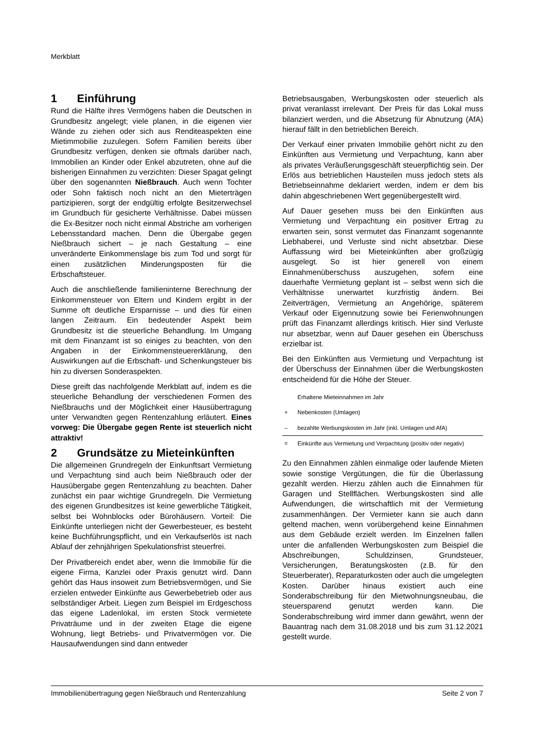Merkblatt
1 Einführung
Rund die Hälfte ihres Vermögens haben die Deutschen in Grundbesitz angelegt; viele planen, in die eigenen vier Wände zu ziehen oder sich aus Renditeaspekten eine Mietimmobilie zuzulegen. Sofern Familien bereits über Grundbesitz verfügen, denken sie oftmals darüber nach, Immobilien an Kinder oder Enkel abzutreten, ohne auf die bisherigen Einnahmen zu verzichten: Dieser Spagat gelingt über den sogenannten Nießbrauch. Auch wenn Tochter oder Sohn faktisch noch nicht an den Mieterträgen partizipieren, sorgt der endgültig erfolgte Besitzerwechsel im Grundbuch für gesicherte Verhältnisse. Dabei müssen die Ex-Besitzer noch nicht einmal Abstriche am vorherigen Lebensstandard machen. Denn die Übergabe gegen Nießbrauch sichert – je nach Gestaltung – eine unveränderte Einkommenslage bis zum Tod und sorgt für einen zusätzlichen Minderungsposten für die Erbschaftsteuer.
Auch die anschließende familieninterne Berechnung der Einkommensteuer von Eltern und Kindern ergibt in der Summe oft deutliche Ersparnisse – und dies für einen langen Zeitraum. Ein bedeutender Aspekt beim Grundbesitz ist die steuerliche Behandlung. Im Umgang mit dem Finanzamt ist so einiges zu beachten, von den Angaben in der Einkommensteuererklärung, den Auswirkungen auf die Erbschaft- und Schenkungsteuer bis hin zu diversen Sonderaspekten.
Diese greift das nachfolgende Merkblatt auf, indem es die steuerliche Behandlung der verschiedenen Formen des Nießbrauchs und der Möglichkeit einer Hausübertragung unter Verwandten gegen Rentenzahlung erläutert. Eines vorweg: Die Übergabe gegen Rente ist steuerlich nicht attraktiv!
2 Grundsätze zu Mieteinkünften
Die allgemeinen Grundregeln der Einkunftsart Vermietung und Verpachtung sind auch beim Nießbrauch oder der Hausübergabe gegen Rentenzahlung zu beachten. Daher zunächst ein paar wichtige Grundregeln. Die Vermietung des eigenen Grundbesitzes ist keine gewerbliche Tätigkeit, selbst bei Wohnblocks oder Bürohäusern. Vorteil: Die Einkünfte unterliegen nicht der Gewerbesteuer, es besteht keine Buchführungspflicht, und ein Verkaufserlös ist nach Ablauf der zehnjährigen Spekulationsfrist steuerfrei.
Der Privatbereich endet aber, wenn die Immobilie für die eigene Firma, Kanzlei oder Praxis genutzt wird. Dann gehört das Haus insoweit zum Betriebsvermögen, und Sie erzielen entweder Einkünfte aus Gewerbebetrieb oder aus selbständiger Arbeit. Liegen zum Beispiel im Erdgeschoss das eigene Ladenlokal, im ersten Stock vermietete Privaträume und in der zweiten Etage die eigene Wohnung, liegt Betriebs- und Privatvermögen vor. Die Hausaufwendungen sind dann entweder
Betriebsausgaben, Werbungskosten oder steuerlich als privat veranlasst irrelevant. Der Preis für das Lokal muss bilanziert werden, und die Absetzung für Abnutzung (AfA) hierauf fällt in den betrieblichen Bereich.
Der Verkauf einer privaten Immobilie gehört nicht zu den Einkünften aus Vermietung und Verpachtung, kann aber als privates Veräußerungsgeschäft steuerpflichtig sein. Der Erlös aus betrieblichen Hausteilen muss jedoch stets als Betriebseinnahme deklariert werden, indem er dem bis dahin abgeschriebenen Wert gegenübergestellt wird.
Auf Dauer gesehen muss bei den Einkünften aus Vermietung und Verpachtung ein positiver Ertrag zu erwarten sein, sonst vermutet das Finanzamt sogenannte Liebhaberei, und Verluste sind nicht absetzbar. Diese Auffassung wird bei Mieteinkünften aber großzügig ausgelegt. So ist hier generell von einem Einnahmenüberschuss auszugehen, sofern eine dauerhafte Vermietung geplant ist – selbst wenn sich die Verhältnisse unerwartet kurzfristig ändern. Bei Zeitverträgen, Vermietung an Angehörige, späterem Verkauf oder Eigennutzung sowie bei Ferienwohnungen prüft das Finanzamt allerdings kritisch. Hier sind Verluste nur absetzbar, wenn auf Dauer gesehen ein Überschuss erzielbar ist.
Bei den Einkünften aus Vermietung und Verpachtung ist der Überschuss der Einnahmen über die Werbungskosten entscheidend für die Höhe der Steuer.
| | Erhaltene Mieteinnahmen im Jahr |
| + | Nebenkosten (Umlagen) |
| – | bezahlte Werbungskosten im Jahr (inkl. Umlagen und AfA) |
| = | Einkünfte aus Vermietung und Verpachtung (positiv oder negativ) |
Zu den Einnahmen zählen einmalige oder laufende Mieten sowie sonstige Vergütungen, die für die Überlassung gezahlt werden. Hierzu zählen auch die Einnahmen für Garagen und Stellflächen. Werbungskosten sind alle Aufwendungen, die wirtschaftlich mit der Vermietung zusammenhängen. Der Vermieter kann sie auch dann geltend machen, wenn vorübergehend keine Einnahmen aus dem Gebäude erzielt werden. Im Einzelnen fallen unter die anfallenden Werbungskosten zum Beispiel die Abschreibungen, Schuldzinsen, Grundsteuer, Versicherungen, Beratungskosten (z.B. für den Steuerberater), Reparaturkosten oder auch die umgelegten Kosten. Darüber hinaus existiert auch eine Sonderabschreibung für den Mietwohnungsneubau, die steuersparend genutzt werden kann. Die Sonderabschreibung wird immer dann gewährt, wenn der Bauantrag nach dem 31.08.2018 und bis zum 31.12.2021 gestellt wurde.
Immobilienübertragung gegen Nießbrauch und Rentenzahlung Seite 2 von 7